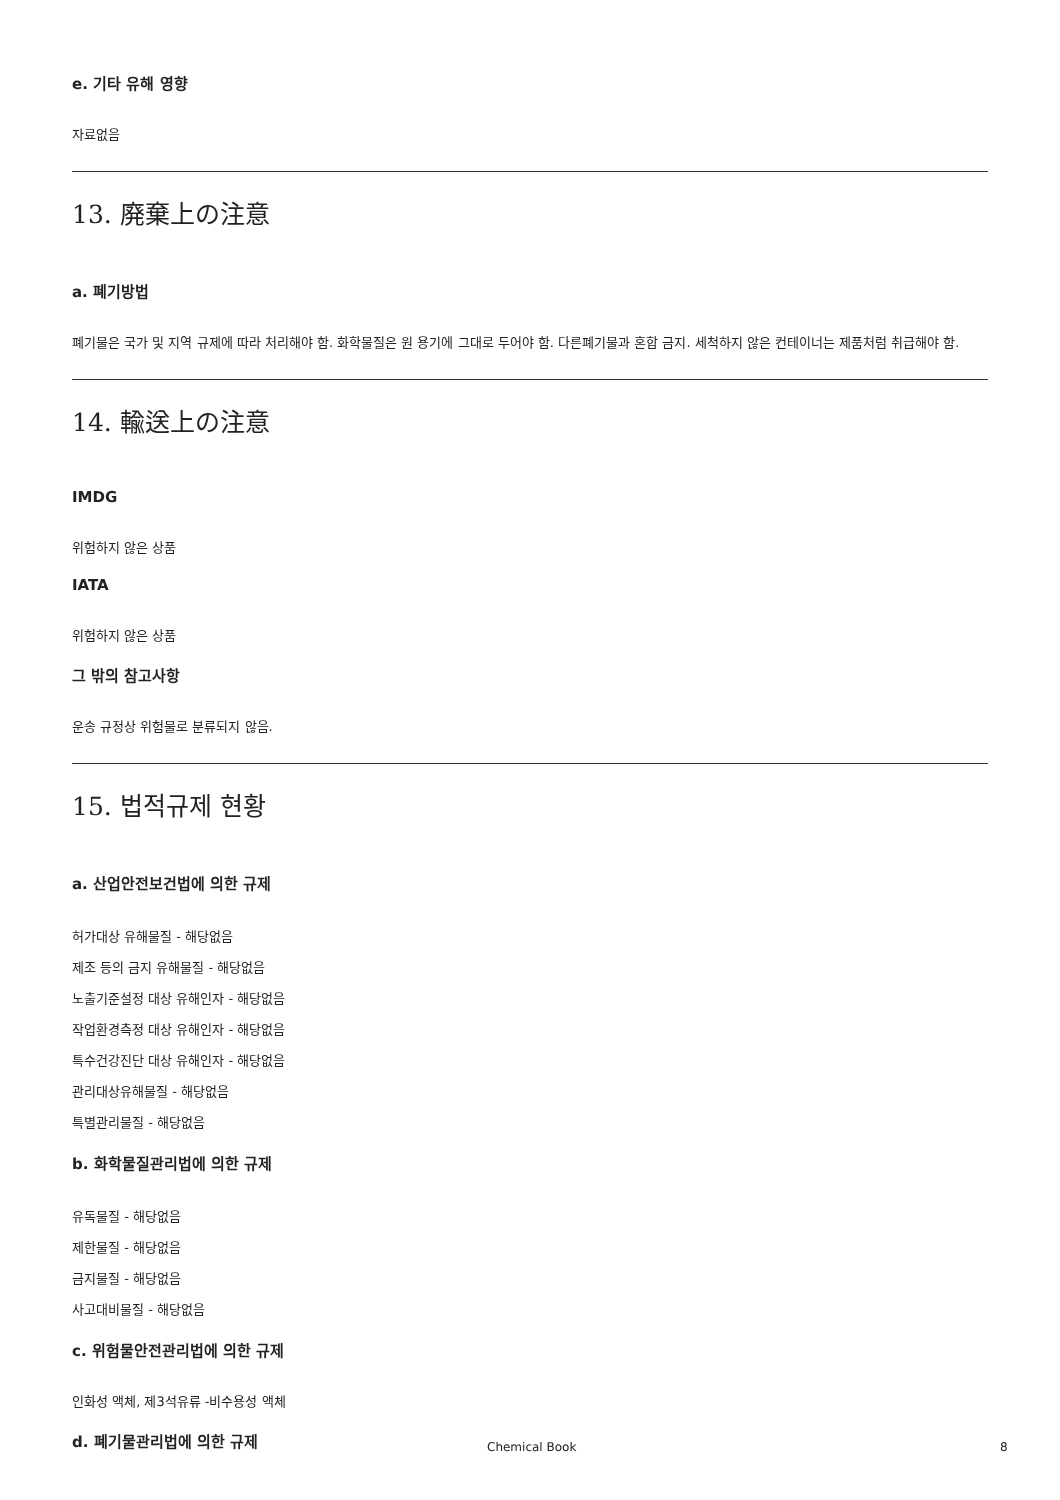e. 기타 유해 영향
자료없음
13. 廃棄上の注意
a. 폐기방법
폐기물은 국가 및 지역 규제에 따라 처리해야 함. 화학물질은 원 용기에 그대로 두어야 함. 다른폐기물과 혼합 금지. 세척하지 않은 컨테이너는 제품처럼 취급해야 함.
14. 輸送上の注意
IMDG
위험하지 않은 상품
IATA
위험하지 않은 상품
그 밖의 참고사항
운송 규정상 위험물로 분류되지 않음.
15. 법적규제 현황
a. 산업안전보건법에 의한 규제
허가대상 유해물질 - 해당없음
제조 등의 금지 유해물질 - 해당없음
노출기준설정 대상 유해인자 - 해당없음
작업환경측정 대상 유해인자 - 해당없음
특수건강진단 대상 유해인자 - 해당없음
관리대상유해물질 - 해당없음
특별관리물질 - 해당없음
b. 화학물질관리법에 의한 규제
유독물질 - 해당없음
제한물질 - 해당없음
금지물질 - 해당없음
사고대비물질 - 해당없음
c. 위험물안전관리법에 의한 규제
인화성 액체, 제3석유류 -비수용성 액체
d. 폐기물관리법에 의한 규제
Chemical Book 8